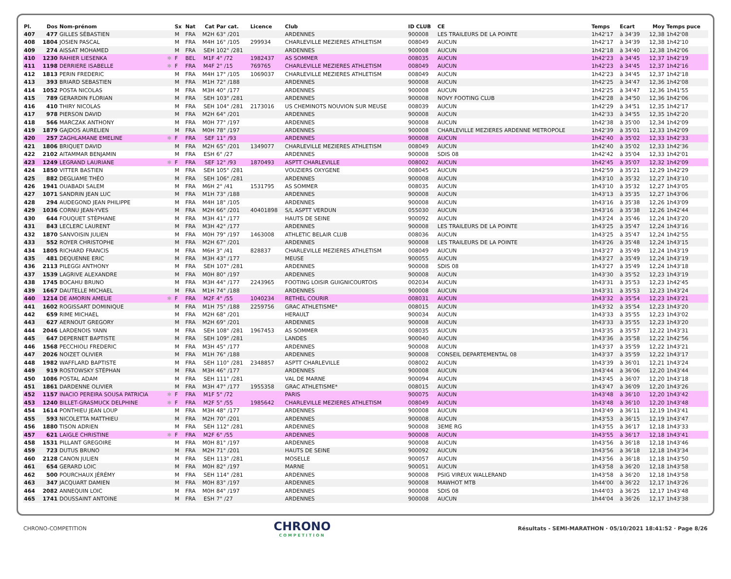| Pl. | Dos | Nom-prénom | | Sx | Nat | Cat | Par cat. | Licence | Club | ID CLUB | CE | Temps | Ecart | Moy | Temps puce |
| --- | --- | --- | --- | --- | --- | --- | --- | --- | --- | --- | --- | --- | --- | --- | --- |
| 407 | 477 | GILLES SÉBASTIEN | | M | FRA | M2H | 63° /201 | | ARDENNES | 900008 | LES TRAILEURS DE LA POINTE | 1h42'17 | à 34'39 | 12,38 | 1h42'08 |
| 408 | 1804 | JOSIEN PASCAL | | M | FRA | M4H | 16° /105 | 299934 | CHARLEVILLE MEZIERES ATHLETISM | 008049 | AUCUN | 1h42'17 | à 34'39 | 12,38 | 1h42'10 |
| 409 | 274 | AISSAT MOHAMED | | M | FRA | SEH | 102° /281 | | ARDENNES | 900008 | AUCUN | 1h42'18 | à 34'40 | 12,38 | 1h42'06 |
| 410 | 1230 | RAHIER LIESENKA | ✱ | F | BEL | M1F | 4° /72 | 1982437 | AS SOMMER | 008035 | AUCUN | 1h42'23 | à 34'45 | 12,37 | 1h42'19 |
| 411 | 1198 | DERRIERE ISABELLE | ✱ | F | FRA | M4F | 2° /15 | 769765 | CHARLEVILLE MEZIERES ATHLETISM | 008049 | AUCUN | 1h42'23 | à 34'45 | 12,37 | 1h42'16 |
| 412 | 1813 | PERIN FREDERIC | | M | FRA | M4H | 17° /105 | 1069037 | CHARLEVILLE MEZIERES ATHLETISM | 008049 | AUCUN | 1h42'23 | à 34'45 | 12,37 | 1h42'18 |
| 413 | 393 | BRIARD SEBASTIEN | | M | FRA | M1H | 72° /188 | | ARDENNES | 900008 | AUCUN | 1h42'25 | à 34'47 | 12,36 | 1h42'08 |
| 414 | 1052 | POSTA NICOLAS | | M | FRA | M3H | 40° /177 | | ARDENNES | 900008 | AUCUN | 1h42'25 | à 34'47 | 12,36 | 1h41'55 |
| 415 | 789 | GERARDIN FLORIAN | | M | FRA | SEH | 103° /281 | | ARDENNES | 900008 | NOVY FOOTING CLUB | 1h42'28 | à 34'50 | 12,36 | 1h42'06 |
| 416 | 410 | THIRY NICOLAS | | M | FRA | SEH | 104° /281 | 2173016 | US CHEMINOTS NOUVION SUR MEUSE | 008039 | AUCUN | 1h42'29 | à 34'51 | 12,35 | 1h42'17 |
| 417 | 978 | PIERSON DAVID | | M | FRA | M2H | 64° /201 | | ARDENNES | 900008 | AUCUN | 1h42'33 | à 34'55 | 12,35 | 1h42'20 |
| 418 | 566 | MARCZAK ANTHONY | | M | FRA | M0H | 77° /197 | | ARDENNES | 900008 | AUCUN | 1h42'38 | à 35'00 | 12,34 | 1h42'09 |
| 419 | 1879 | GAJDOS AURELIEN | | M | FRA | M0H | 78° /197 | | ARDENNES | 900008 | CHARLEVILLE MEZIERES ARDENNE METROPOLE | 1h42'39 | à 35'01 | 12,33 | 1h42'09 |
| 420 | 257 | ZAGHLAMANE EMELINE | ✱ | F | FRA | SEF | 11° /93 | | ARDENNES | 900008 | AUCUN | 1h42'40 | à 35'02 | 12,33 | 1h42'33 |
| 421 | 1806 | BRIQUET DAVID | | M | FRA | M2H | 65° /201 | 1349077 | CHARLEVILLE MEZIERES ATHLETISM | 008049 | AUCUN | 1h42'40 | à 35'02 | 12,33 | 1h42'36 |
| 422 | 2102 | AITAMMAR BENJAMIN | | M | FRA | ESH | 6° /27 | | ARDENNES | 900008 | SDIS 08 | 1h42'42 | à 35'04 | 12,33 | 1h42'01 |
| 423 | 1249 | LEGRAND LAURIANE | ✱ | F | FRA | SEF | 12° /93 | 1870493 | ASPTT CHARLEVILLE | 008002 | AUCUN | 1h42'45 | à 35'07 | 12,32 | 1h42'09 |
| 424 | 1850 | VITTER BASTIEN | | M | FRA | SEH | 105° /281 | | VOUZIERS OXYGENE | 008045 | AUCUN | 1h42'59 | à 35'21 | 12,29 | 1h42'29 |
| 425 | 882 | DEGLIAME THÉO | | M | FRA | SEH | 106° /281 | | ARDENNES | 900008 | AUCUN | 1h43'10 | à 35'32 | 12,27 | 1h43'10 |
| 426 | 1941 | OUABADI SALEM | | M | FRA | M6H | 2° /41 | 1531795 | AS SOMMER | 008035 | AUCUN | 1h43'10 | à 35'32 | 12,27 | 1h43'05 |
| 427 | 1071 | SANDRIN JEAN LUC | | M | FRA | M1H | 73° /188 | | ARDENNES | 900008 | AUCUN | 1h43'13 | à 35'35 | 12,27 | 1h43'06 |
| 428 | 294 | AUDEGOND JEAN PHILIPPE | | M | FRA | M4H | 18° /105 | | ARDENNES | 900008 | AUCUN | 1h43'16 | à 35'38 | 12,26 | 1h43'09 |
| 429 | 1036 | CORNU JEAN-YVES | | M | FRA | M2H | 66° /201 | 40401898 | S/L ASPTT VERDUN | 055030 | AUCUN | 1h43'16 | à 35'38 | 12,26 | 1h42'44 |
| 430 | 644 | FOUQUET STÉPHANE | | M | FRA | M3H | 41° /177 | | HAUTS DE SEINE | 900092 | AUCUN | 1h43'24 | à 35'46 | 12,24 | 1h43'20 |
| 431 | 843 | LECLERC LAURENT | | M | FRA | M3H | 42° /177 | | ARDENNES | 900008 | LES TRAILEURS DE LA POINTE | 1h43'25 | à 35'47 | 12,24 | 1h43'16 |
| 432 | 1870 | SANVOISIN JULIEN | | M | FRA | M0H | 79° /197 | 1463008 | ATHLETIC BELAIR CLUB | 008036 | AUCUN | 1h43'25 | à 35'47 | 12,24 | 1h42'55 |
| 433 | 552 | ROYER CHRISTOPHE | | M | FRA | M2H | 67° /201 | | ARDENNES | 900008 | LES TRAILEURS DE LA POINTE | 1h43'26 | à 35'48 | 12,24 | 1h43'15 |
| 434 | 1805 | RICHARD FRANCIS | | M | FRA | M6H | 3° /41 | 828837 | CHARLEVILLE MEZIERES ATHLETISM | 008049 | AUCUN | 1h43'27 | à 35'49 | 12,24 | 1h43'19 |
| 435 | 481 | DEQUENNE ERIC | | M | FRA | M3H | 43° /177 | | MEUSE | 900055 | AUCUN | 1h43'27 | à 35'49 | 12,24 | 1h43'19 |
| 436 | 2113 | PILEGGI ANTHONY | | M | FRA | SEH | 107° /281 | | ARDENNES | 900008 | SDIS 08 | 1h43'27 | à 35'49 | 12,24 | 1h43'18 |
| 437 | 1539 | LAGRIVE ALEXANDRE | | M | FRA | M0H | 80° /197 | | ARDENNES | 900008 | AUCUN | 1h43'30 | à 35'52 | 12,23 | 1h43'19 |
| 438 | 1745 | BOCAHU BRUNO | | M | FRA | M3H | 44° /177 | 2243965 | FOOTING LOISIR GUIGNICOURTOIS | 002034 | AUCUN | 1h43'31 | à 35'53 | 12,23 | 1h42'45 |
| 439 | 1667 | DAUTELLE MICHAEL | | M | FRA | M1H | 74° /188 | | ARDENNES | 900008 | AUCUN | 1h43'31 | à 35'53 | 12,23 | 1h43'24 |
| 440 | 1214 | DE AMORIN AMELIE | ✱ | F | FRA | M2F | 4° /55 | 1040234 | RETHEL COURIR | 008031 | AUCUN | 1h43'32 | à 35'54 | 12,23 | 1h43'21 |
| 441 | 1602 | ROGISSART DOMINIQUE | | M | FRA | M1H | 75° /188 | 2259756 | GRAC ATHLETISME* | 008015 | AUCUN | 1h43'32 | à 35'54 | 12,23 | 1h43'20 |
| 442 | 659 | RIME MICHAEL | | M | FRA | M2H | 68° /201 | | HERAULT | 900034 | AUCUN | 1h43'33 | à 35'55 | 12,23 | 1h43'02 |
| 443 | 627 | AERNOUT GREGORY | | M | FRA | M2H | 69° /201 | | ARDENNES | 900008 | AUCUN | 1h43'33 | à 35'55 | 12,23 | 1h43'20 |
| 444 | 2046 | LARDENOIS YANN | | M | FRA | SEH | 108° /281 | 1967453 | AS SOMMER | 008035 | AUCUN | 1h43'35 | à 35'57 | 12,22 | 1h43'31 |
| 445 | 647 | DEPERNET BAPTISTE | | M | FRA | SEH | 109° /281 | | LANDES | 900040 | AUCUN | 1h43'36 | à 35'58 | 12,22 | 1h42'56 |
| 446 | 1568 | PECCHIOLI FREDERIC | | M | FRA | M3H | 45° /177 | | ARDENNES | 900008 | AUCUN | 1h43'37 | à 35'59 | 12,22 | 1h43'21 |
| 447 | 2026 | NOIZET OLIVIER | | M | FRA | M1H | 76° /188 | | ARDENNES | 900008 | CONSEIL DEPARTEMENTAL 08 | 1h43'37 | à 35'59 | 12,22 | 1h43'17 |
| 448 | 1982 | WAFFLARD BAPTISTE | | M | FRA | SEH | 110° /281 | 2348857 | ASPTT CHARLEVILLE | 008002 | AUCUN | 1h43'39 | à 36'01 | 12,21 | 1h43'24 |
| 449 | 919 | ROSTOWSKY STÉPHAN | | M | FRA | M3H | 46° /177 | | ARDENNES | 900008 | AUCUN | 1h43'44 | à 36'06 | 12,20 | 1h43'44 |
| 450 | 1086 | POSTAL ADAM | | M | FRA | SEH | 111° /281 | | VAL DE MARNE | 900094 | AUCUN | 1h43'45 | à 36'07 | 12,20 | 1h43'18 |
| 451 | 1861 | DARDENNE OLIVIER | | M | FRA | M3H | 47° /177 | 1955358 | GRAC ATHLETISME* | 008015 | AUCUN | 1h43'47 | à 36'09 | 12,20 | 1h43'26 |
| 452 | 1157 | INACIO PEREIRA SOUSA PATRICIA | ✱ | F | FRA | M1F | 5° /72 | | PARIS | 900075 | AUCUN | 1h43'48 | à 36'10 | 12,20 | 1h43'42 |
| 453 | 1240 | BILLET-GRASMUCK DELPHINE | ✱ | F | FRA | M2F | 5° /55 | 1985642 | CHARLEVILLE MEZIERES ATHLETISM | 008049 | AUCUN | 1h43'48 | à 36'10 | 12,20 | 1h43'48 |
| 454 | 1614 | PONTHIEU JEAN LOUP | | M | FRA | M3H | 48° /177 | | ARDENNES | 900008 | AUCUN | 1h43'49 | à 36'11 | 12,19 | 1h43'41 |
| 455 | 593 | NICOLETTA MATTHIEU | | M | FRA | M2H | 70° /201 | | ARDENNES | 900008 | AUCUN | 1h43'53 | à 36'15 | 12,19 | 1h43'47 |
| 456 | 1880 | TISON ADRIEN | | M | FRA | SEH | 112° /281 | | ARDENNES | 900008 | 3EME RG | 1h43'55 | à 36'17 | 12,18 | 1h43'33 |
| 457 | 621 | LAIGLE CHRISTINE | ✱ | F | FRA | M2F | 6° /55 | | ARDENNES | 900008 | AUCUN | 1h43'55 | à 36'17 | 12,18 | 1h43'41 |
| 458 | 1531 | PILLANT GREGOIRE | | M | FRA | M0H | 81° /197 | | ARDENNES | 900008 | AUCUN | 1h43'56 | à 36'18 | 12,18 | 1h43'46 |
| 459 | 723 | DUTUS BRUNO | | M | FRA | M2H | 71° /201 | | HAUTS DE SEINE | 900092 | AUCUN | 1h43'56 | à 36'18 | 12,18 | 1h43'34 |
| 460 | 2128 | CANON JULIEN | | M | FRA | SEH | 113° /281 | | MOSELLE | 900057 | AUCUN | 1h43'56 | à 36'18 | 12,18 | 1h43'50 |
| 461 | 654 | GERARD LOIC | | M | FRA | M0H | 82° /197 | | MARNE | 900051 | AUCUN | 1h43'58 | à 36'20 | 12,18 | 1h43'58 |
| 462 | 500 | POURCHAUX JÉRÉMY | | M | FRA | SEH | 114° /281 | | ARDENNES | 900008 | PSIG VIREUX WALLERAND | 1h43'58 | à 36'20 | 12,18 | 1h43'58 |
| 463 | 347 | JACQUART DAMIEN | | M | FRA | M0H | 83° /197 | | ARDENNES | 900008 | MAWHOT MTB | 1h44'00 | à 36'22 | 12,17 | 1h43'26 |
| 464 | 2082 | ANNEQUIN LOIC | | M | FRA | M0H | 84° /197 | | ARDENNES | 900008 | SDIS 08 | 1h44'03 | à 36'25 | 12,17 | 1h43'48 |
| 465 | 1741 | DOUSSAINT ANTOINE | | M | FRA | ESH | 7° /27 | | ARDENNES | 900008 | AUCUN | 1h44'04 | à 36'26 | 12,17 | 1h43'38 |
CHRONO-COMPETITION CHRONO
COMPETITION Résultats - SEMI-MARATHON · 05/10/2021 18:41:52 · Page 8/26